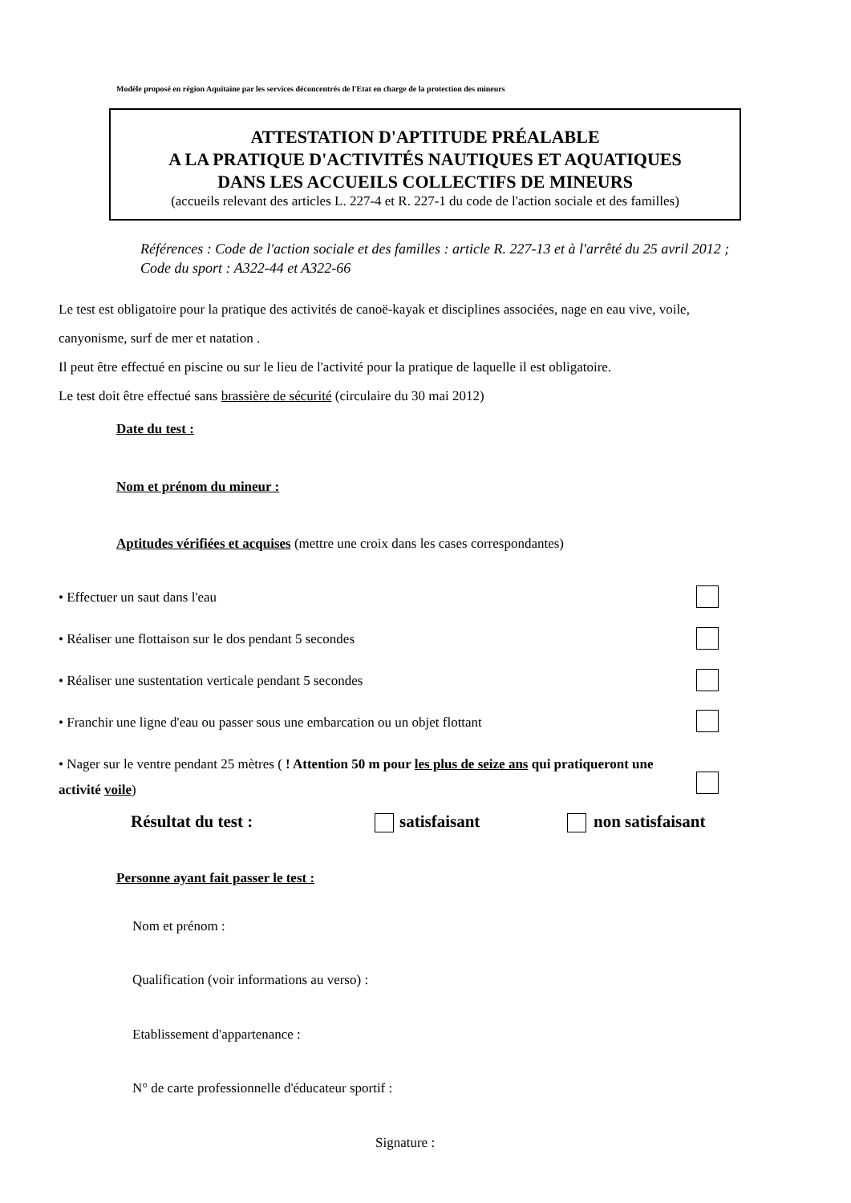Modèle proposé en région Aquitaine par les services déconcentrés de l'Etat en charge de la protection des mineurs
ATTESTATION D'APTITUDE PRÉALABLE
A LA PRATIQUE D'ACTIVITÉS NAUTIQUES ET AQUATIQUES
DANS LES ACCUEILS COLLECTIFS DE MINEURS
(accueils relevant des articles L. 227-4 et R. 227-1 du code de l'action sociale et des familles)
Références : Code de l'action sociale et des familles : article R. 227-13 et à l'arrêté du 25 avril 2012 ; Code du sport : A322-44 et A322-66
Le test est obligatoire pour la pratique des activités de canoë-kayak et disciplines associées, nage en eau vive, voile, canyonisme, surf de mer et natation .
Il peut être effectué en piscine ou sur le lieu de l'activité pour la pratique de laquelle il est obligatoire.
Le test doit être effectué sans brassière de sécurité (circulaire du 30 mai 2012)
Date du test :
Nom et prénom du mineur :
Aptitudes vérifiées et acquises (mettre une croix dans les cases correspondantes)
• Effectuer un saut dans l'eau
• Réaliser une flottaison sur le dos pendant 5 secondes
• Réaliser une sustentation verticale pendant 5 secondes
• Franchir une ligne d'eau ou passer sous une embarcation ou un objet flottant
• Nager sur le ventre pendant 25 mètres ( ! Attention 50 m pour les plus de seize ans qui pratiqueront une activité voile)
Résultat du test : satisfaisant non satisfaisant
Personne ayant fait passer le test :
Nom et prénom :
Qualification (voir informations au verso) :
Etablissement d'appartenance :
N° de carte professionnelle d'éducateur sportif :
Signature :